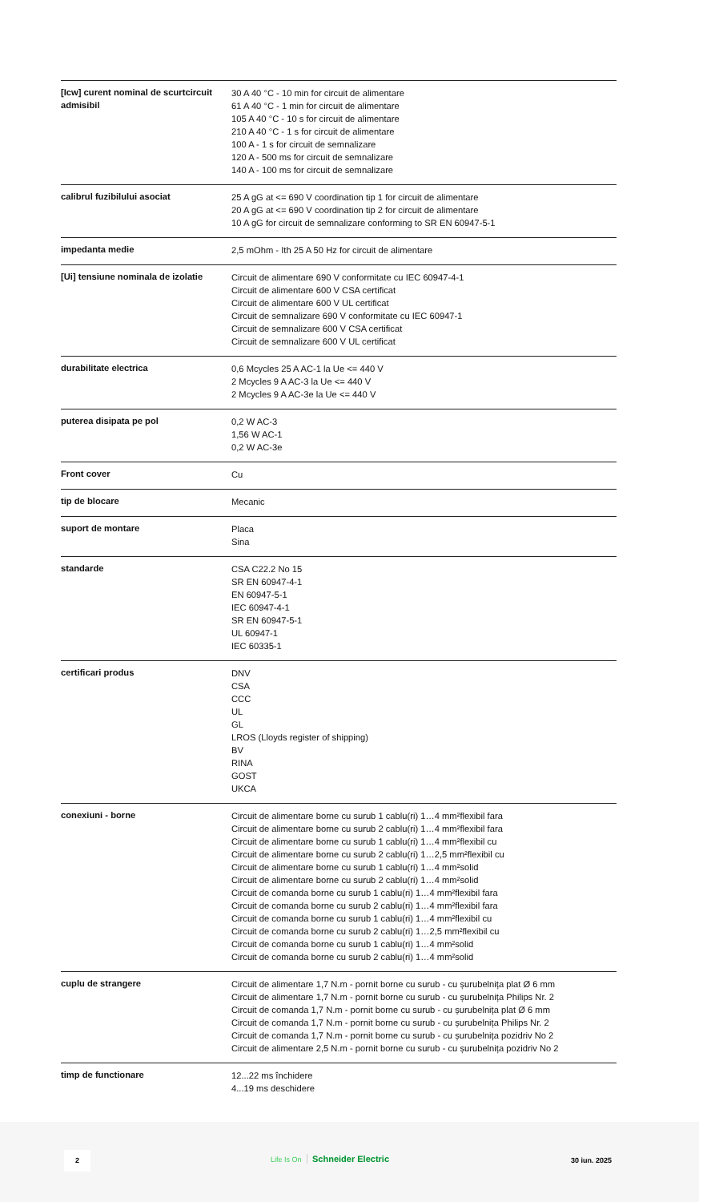| [Icw] curent nominal de scurtcircuit admisibil | 30 A 40 °C - 10 min for circuit de alimentare 61 A 40 °C - 1 min for circuit de alimentare 105 A 40 °C - 10 s for circuit de alimentare 210 A 40 °C - 1 s for circuit de alimentare 100 A - 1 s for circuit de semnalizare 120 A - 500 ms for circuit de semnalizare 140 A - 100 ms for circuit de semnalizare |
| calibrul fuzibilului asociat | 25 A gG at <= 690 V coordination tip 1 for circuit de alimentare 20 A gG at <= 690 V coordination tip 2 for circuit de alimentare 10 A gG for circuit de semnalizare conforming to SR EN 60947-5-1 |
| impedanta medie | 2,5 mOhm - Ith 25 A 50 Hz for circuit de alimentare |
| [Ui] tensiune nominala de izolatie | Circuit de alimentare 690 V conformitate cu IEC 60947-4-1 Circuit de alimentare 600 V CSA certificat Circuit de alimentare 600 V UL certificat Circuit de semnalizare 690 V conformitate cu IEC 60947-1 Circuit de semnalizare 600 V CSA certificat Circuit de semnalizare 600 V UL certificat |
| durabilitate electrica | 0,6 Mcycles 25 A AC-1 la Ue <= 440 V 2 Mcycles 9 A AC-3 la Ue <= 440 V 2 Mcycles 9 A AC-3e la Ue <= 440 V |
| puterea disipata pe pol | 0,2 W AC-3 1,56 W AC-1 0,2 W AC-3e |
| Front cover | Cu |
| tip de blocare | Mecanic |
| suport de montare | Placa Sina |
| standarde | CSA C22.2 No 15 SR EN 60947-4-1 EN 60947-5-1 IEC 60947-4-1 SR EN 60947-5-1 UL 60947-1 IEC 60335-1 |
| certificari produs | DNV CSA CCC UL GL LROS (Lloyds register of shipping) BV RINA GOST UKCA |
| conexiuni - borne | Circuit de alimentare borne cu surub 1 cablu(ri) 1…4 mm²flexibil fara Circuit de alimentare borne cu surub 2 cablu(ri) 1…4 mm²flexibil fara Circuit de alimentare borne cu surub 1 cablu(ri) 1…4 mm²flexibil cu Circuit de alimentare borne cu surub 2 cablu(ri) 1…2,5 mm²flexibil cu Circuit de alimentare borne cu surub 1 cablu(ri) 1…4 mm²solid Circuit de alimentare borne cu surub 2 cablu(ri) 1…4 mm²solid Circuit de comanda borne cu surub 1 cablu(ri) 1…4 mm²flexibil fara Circuit de comanda borne cu surub 2 cablu(ri) 1…4 mm²flexibil fara Circuit de comanda borne cu surub 1 cablu(ri) 1…4 mm²flexibil cu Circuit de comanda borne cu surub 2 cablu(ri) 1…2,5 mm²flexibil cu Circuit de comanda borne cu surub 1 cablu(ri) 1…4 mm²solid Circuit de comanda borne cu surub 2 cablu(ri) 1…4 mm²solid |
| cuplu de strangere | Circuit de alimentare 1,7 N.m - pornit borne cu surub - cu șurubelnița plat Ø 6 mm Circuit de alimentare 1,7 N.m - pornit borne cu surub - cu șurubelnița Philips Nr. 2 Circuit de comanda 1,7 N.m - pornit borne cu surub - cu șurubelnița plat Ø 6 mm Circuit de comanda 1,7 N.m - pornit borne cu surub - cu șurubelnița Philips Nr. 2 Circuit de comanda 1,7 N.m - pornit borne cu surub - cu șurubelnița pozidriv No 2 Circuit de alimentare 2,5 N.m - pornit borne cu surub - cu șurubelnița pozidriv No 2 |
| timp de functionare | 12...22 ms închidere 4...19 ms deschidere |
2 Life Is On Schneider Electric 30 iun. 2025